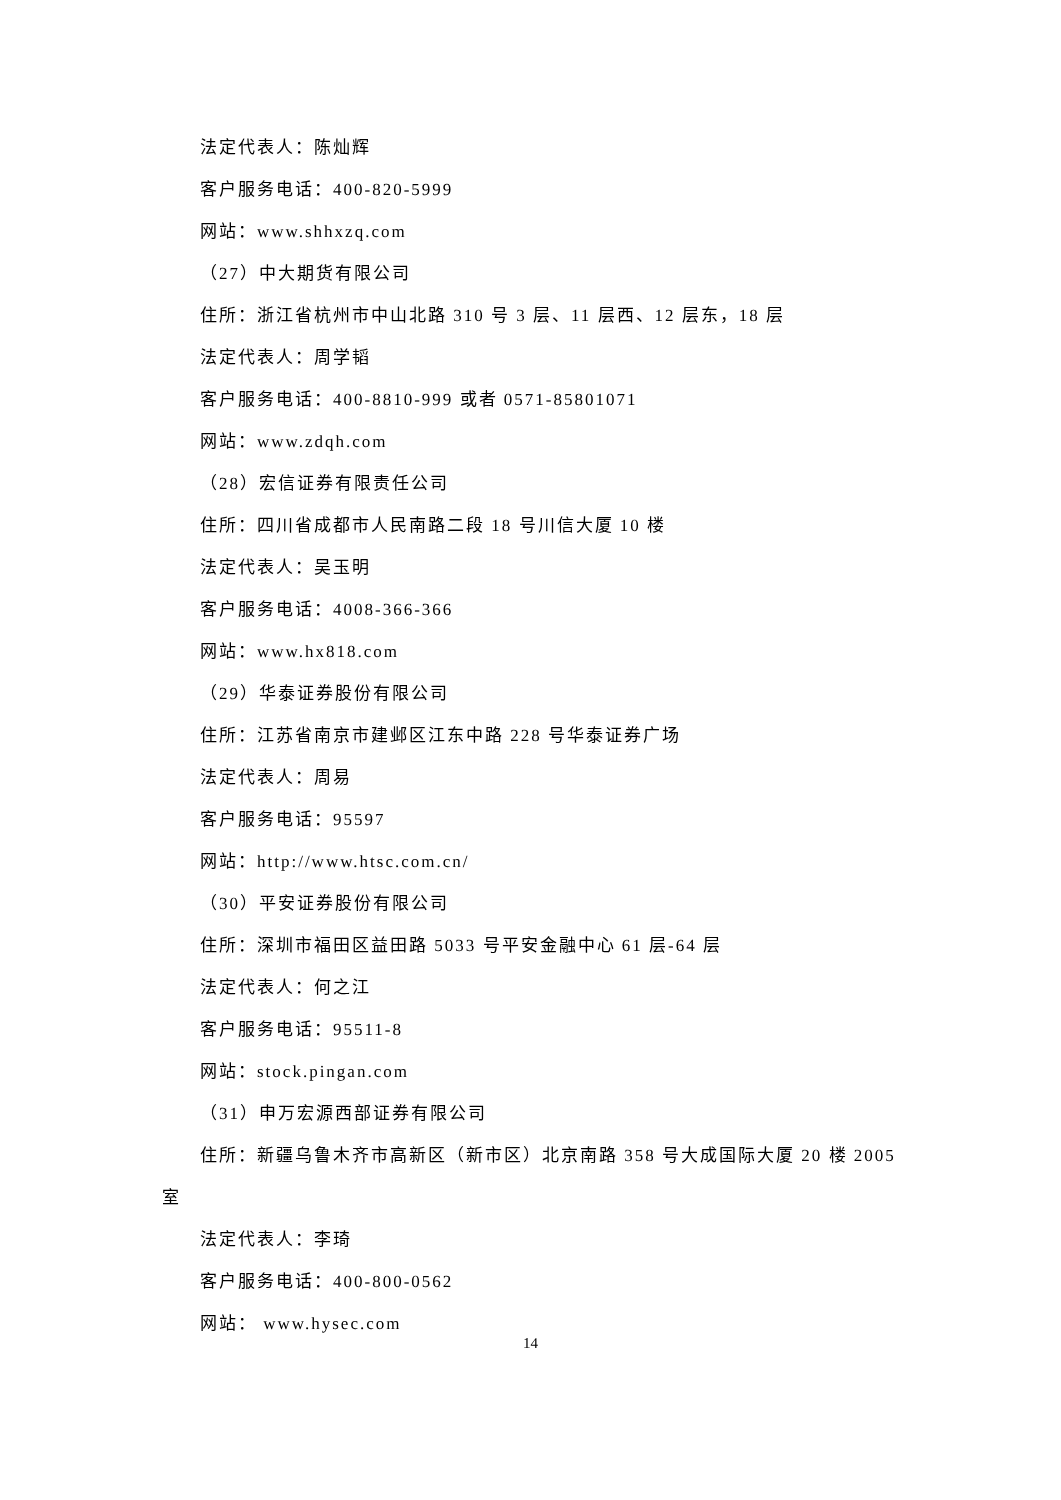法定代表人：陈灿辉
客户服务电话：400-820-5999
网站：www.shhxzq.com
（27）中大期货有限公司
住所：浙江省杭州市中山北路 310 号 3 层、11 层西、12 层东，18 层
法定代表人：周学韬
客户服务电话：400-8810-999 或者 0571-85801071
网站：www.zdqh.com
（28）宏信证券有限责任公司
住所：四川省成都市人民南路二段 18 号川信大厦 10 楼
法定代表人：吴玉明
客户服务电话：4008-366-366
网站：www.hx818.com
（29）华泰证券股份有限公司
住所：江苏省南京市建邺区江东中路 228 号华泰证券广场
法定代表人：周易
客户服务电话：95597
网站：http://www.htsc.com.cn/
（30）平安证券股份有限公司
住所：深圳市福田区益田路 5033 号平安金融中心 61 层-64 层
法定代表人：何之江
客户服务电话：95511-8
网站：stock.pingan.com
（31）申万宏源西部证券有限公司
住所：新疆乌鲁木齐市高新区（新市区）北京南路 358 号大成国际大厦 20 楼 2005
室
法定代表人：李琦
客户服务电话：400-800-0562
网站： www.hysec.com
14